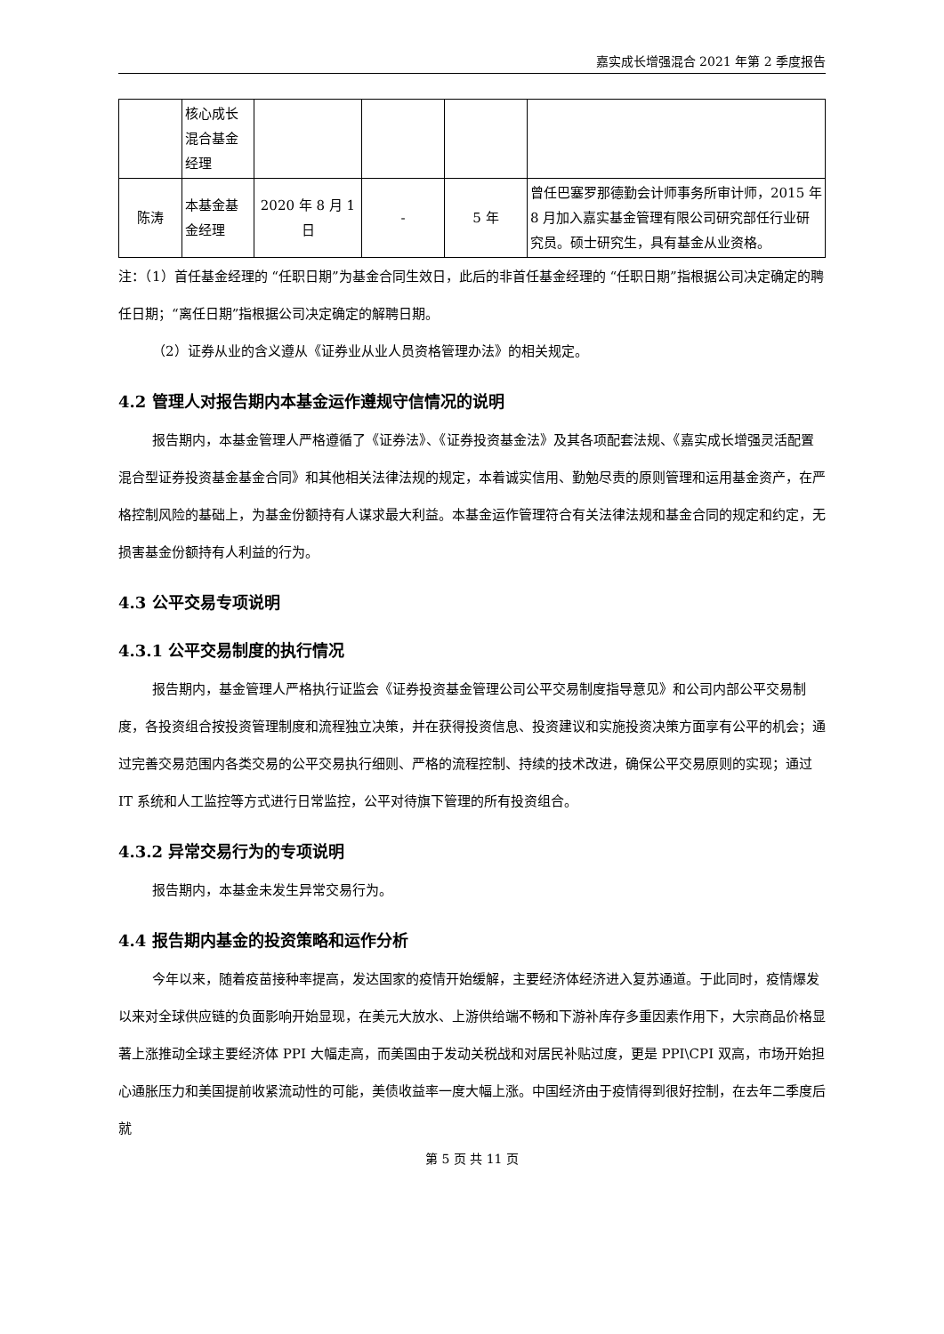嘉实成长增强混合 2021 年第 2 季度报告
| | 核心成长混合基金经理 | | | | |
| 陈涛 | 本基金基金经理 | 2020 年 8 月 1 日 | - | 5 年 | 曾任巴塞罗那德勤会计师事务所审计师，2015 年 8 月加入嘉实基金管理有限公司研究部任行业研究员。硕士研究生，具有基金从业资格。 |
注：（1）首任基金经理的 “任职日期”为基金合同生效日，此后的非首任基金经理的 “任职日期”指根据公司决定确定的聘任日期；“离任日期”指根据公司决定确定的解聘日期。
（2）证券从业的含义遵从《证券业从业人员资格管理办法》的相关规定。
4.2 管理人对报告期内本基金运作遵规守信情况的说明
报告期内，本基金管理人严格遵循了《证券法》、《证券投资基金法》及其各项配套法规、《嘉实成长增强灵活配置混合型证券投资基金基金合同》和其他相关法律法规的规定，本着诚实信用、勤勉尽责的原则管理和运用基金资产，在严格控制风险的基础上，为基金份额持有人谋求最大利益。本基金运作管理符合有关法律法规和基金合同的规定和约定，无损害基金份额持有人利益的行为。
4.3 公平交易专项说明
4.3.1 公平交易制度的执行情况
报告期内，基金管理人严格执行证监会《证券投资基金管理公司公平交易制度指导意见》和公司内部公平交易制度，各投资组合按投资管理制度和流程独立决策，并在获得投资信息、投资建议和实施投资决策方面享有公平的机会；通过完善交易范围内各类交易的公平交易执行细则、严格的流程控制、持续的技术改进，确保公平交易原则的实现；通过 IT 系统和人工监控等方式进行日常监控，公平对待旗下管理的所有投资组合。
4.3.2 异常交易行为的专项说明
报告期内，本基金未发生异常交易行为。
4.4 报告期内基金的投资策略和运作分析
今年以来，随着疫苗接种率提高，发达国家的疫情开始缓解，主要经济体经济进入复苏通道。于此同时，疫情爆发以来对全球供应链的负面影响开始显现，在美元大放水、上游供给端不畅和下游补库存多重因素作用下，大宗商品价格显著上涨推动全球主要经济体 PPI 大幅走高，而美国由于发动关税战和对居民补贴过度，更是 PPI\CPI 双高，市场开始担心通胀压力和美国提前收紧流动性的可能，美债收益率一度大幅上涨。中国经济由于疫情得到很好控制，在去年二季度后就
第 5 页 共 11 页